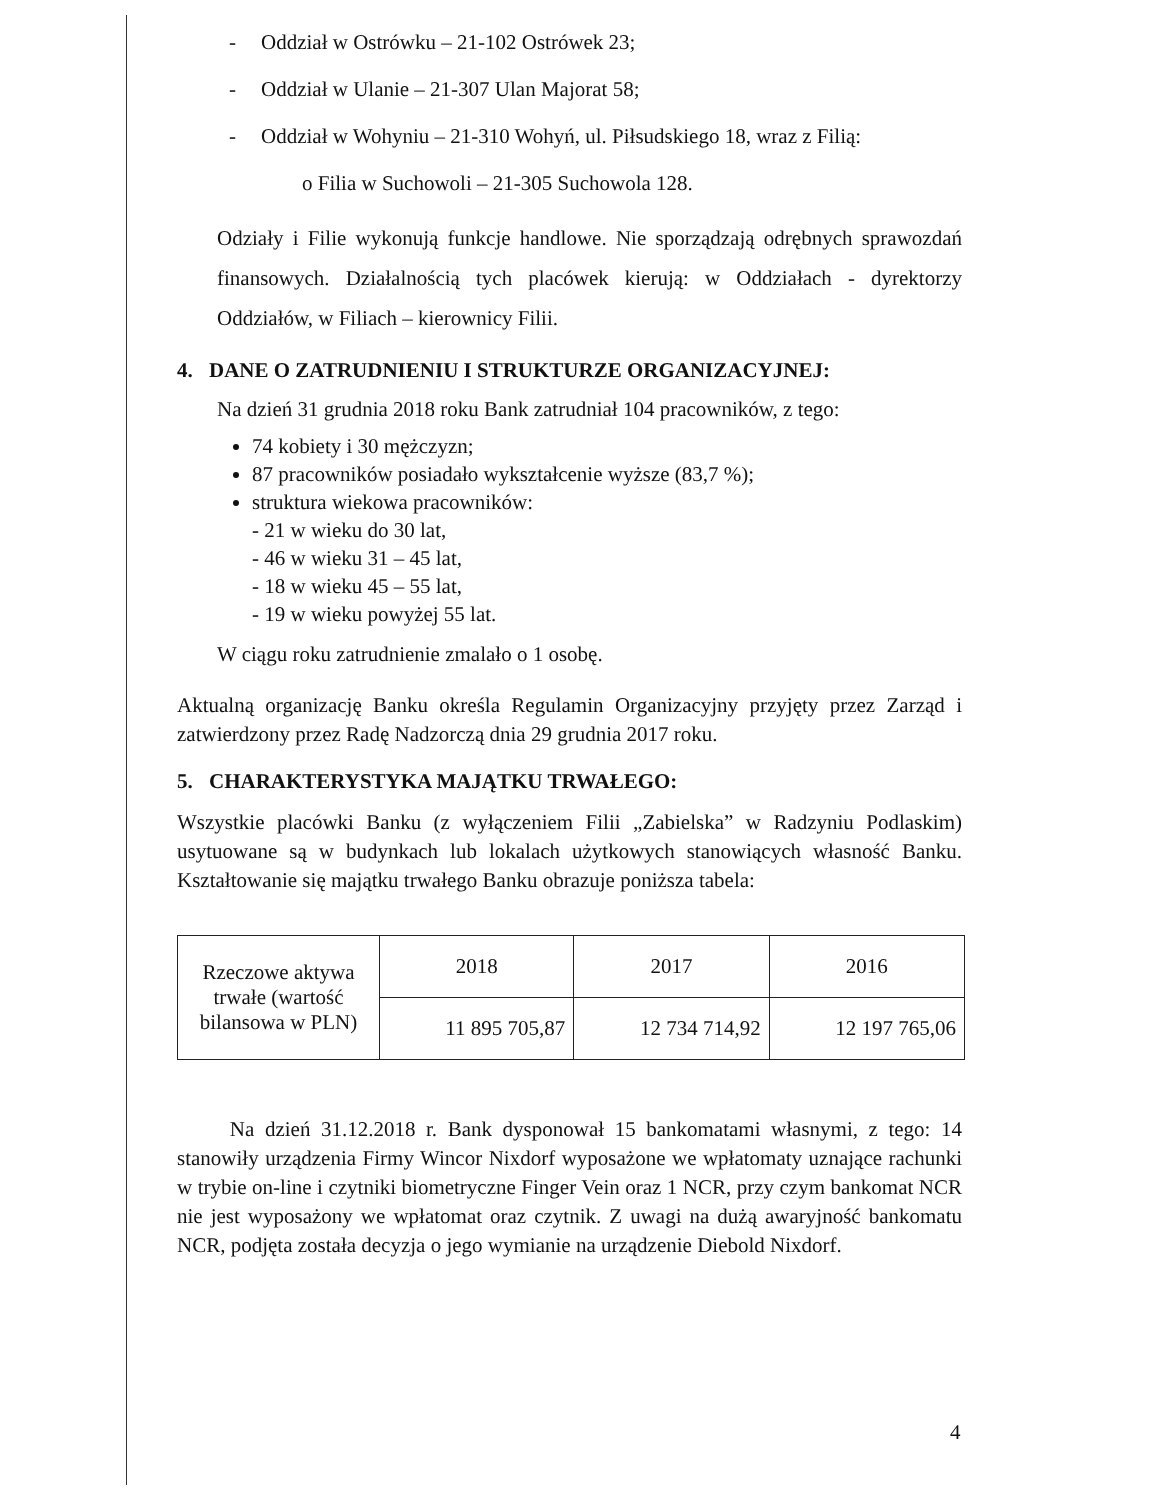- Oddział w Ostrówku – 21-102 Ostrówek 23;
- Oddział w Ulanie – 21-307 Ulan Majorat 58;
- Oddział w Wohyniu – 21-310 Wohyń, ul. Piłsudskiego 18, wraz z Filią:
o Filia w Suchowoli – 21-305 Suchowola 128.
Odziały i Filie wykonują funkcje handlowe. Nie sporządzają odrębnych sprawozdań finansowych. Działalnością tych placówek kierują: w Oddziałach - dyrektorzy Oddziałów, w Filiach – kierownicy Filii.
4. DANE O ZATRUDNIENIU I STRUKTURZE ORGANIZACYJNEJ:
Na dzień 31 grudnia 2018 roku Bank zatrudniał 104 pracowników, z tego:
74 kobiety i 30 mężczyzn;
87 pracowników posiadało wykształcenie wyższe (83,7 %);
struktura wiekowa pracowników:
- 21 w wieku do 30 lat,
- 46 w wieku 31 – 45 lat,
- 18 w wieku 45 – 55 lat,
- 19 w wieku powyżej 55 lat.
W ciągu roku zatrudnienie zmalało o 1 osobę.
Aktualną organizację Banku określa Regulamin Organizacyjny przyjęty przez Zarząd i zatwierdzony przez Radę Nadzorczą dnia 29 grudnia 2017 roku.
5. CHARAKTERYSTYKA MAJĄTKU TRWAŁEGO:
Wszystkie placówki Banku (z wyłączeniem Filii „Zabielska” w Radzyniu Podlaskim) usytuowane są w budynkach lub lokalach użytkowych stanowiących własność Banku. Kształtowanie się majątku trwałego Banku obrazuje poniższa tabela:
| Rzeczowe aktywa trwałe (wartość bilansowa w PLN) | 2018 | 2017 | 2016 |
| | 11 895 705,87 | 12 734 714,92 | 12 197 765,06 |
Na dzień 31.12.2018 r. Bank dysponował 15 bankomatami własnymi, z tego: 14 stanowiły urządzenia Firmy Wincor Nixdorf wyposażone we wpłatomaty uznające rachunki w trybie on-line i czytniki biometryczne Finger Vein oraz 1 NCR, przy czym bankomat NCR nie jest wyposażony we wpłatomat oraz czytnik. Z uwagi na dużą awaryjność bankomatu NCR, podjęta została decyzja o jego wymianie na urządzenie Diebold Nixdorf.
4